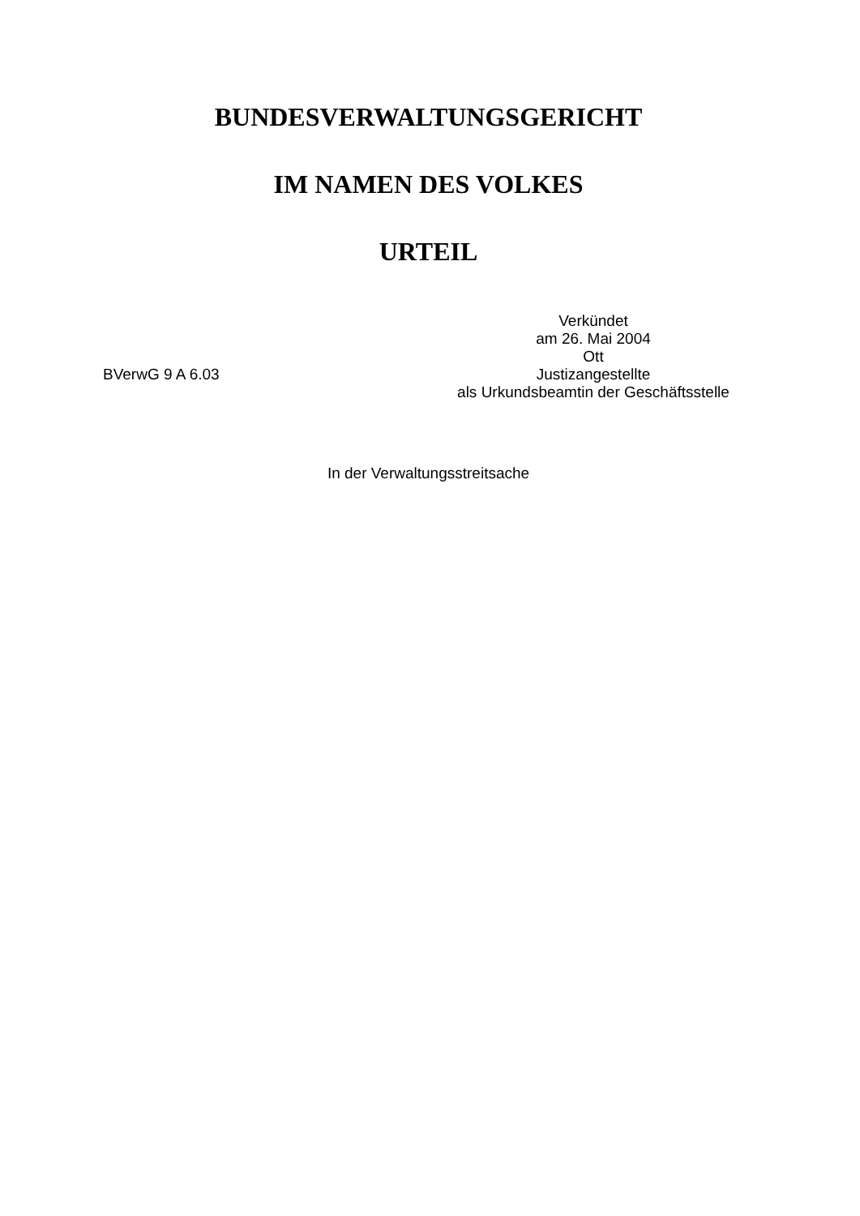BUNDESVERWALTUNGSGERICHT
IM NAMEN DES VOLKES
URTEIL
BVerwG 9 A 6.03
Verkündet
am 26. Mai 2004
Ott
Justizangestellte
als Urkundsbeamtin der Geschäftsstelle
In der Verwaltungsstreitsache